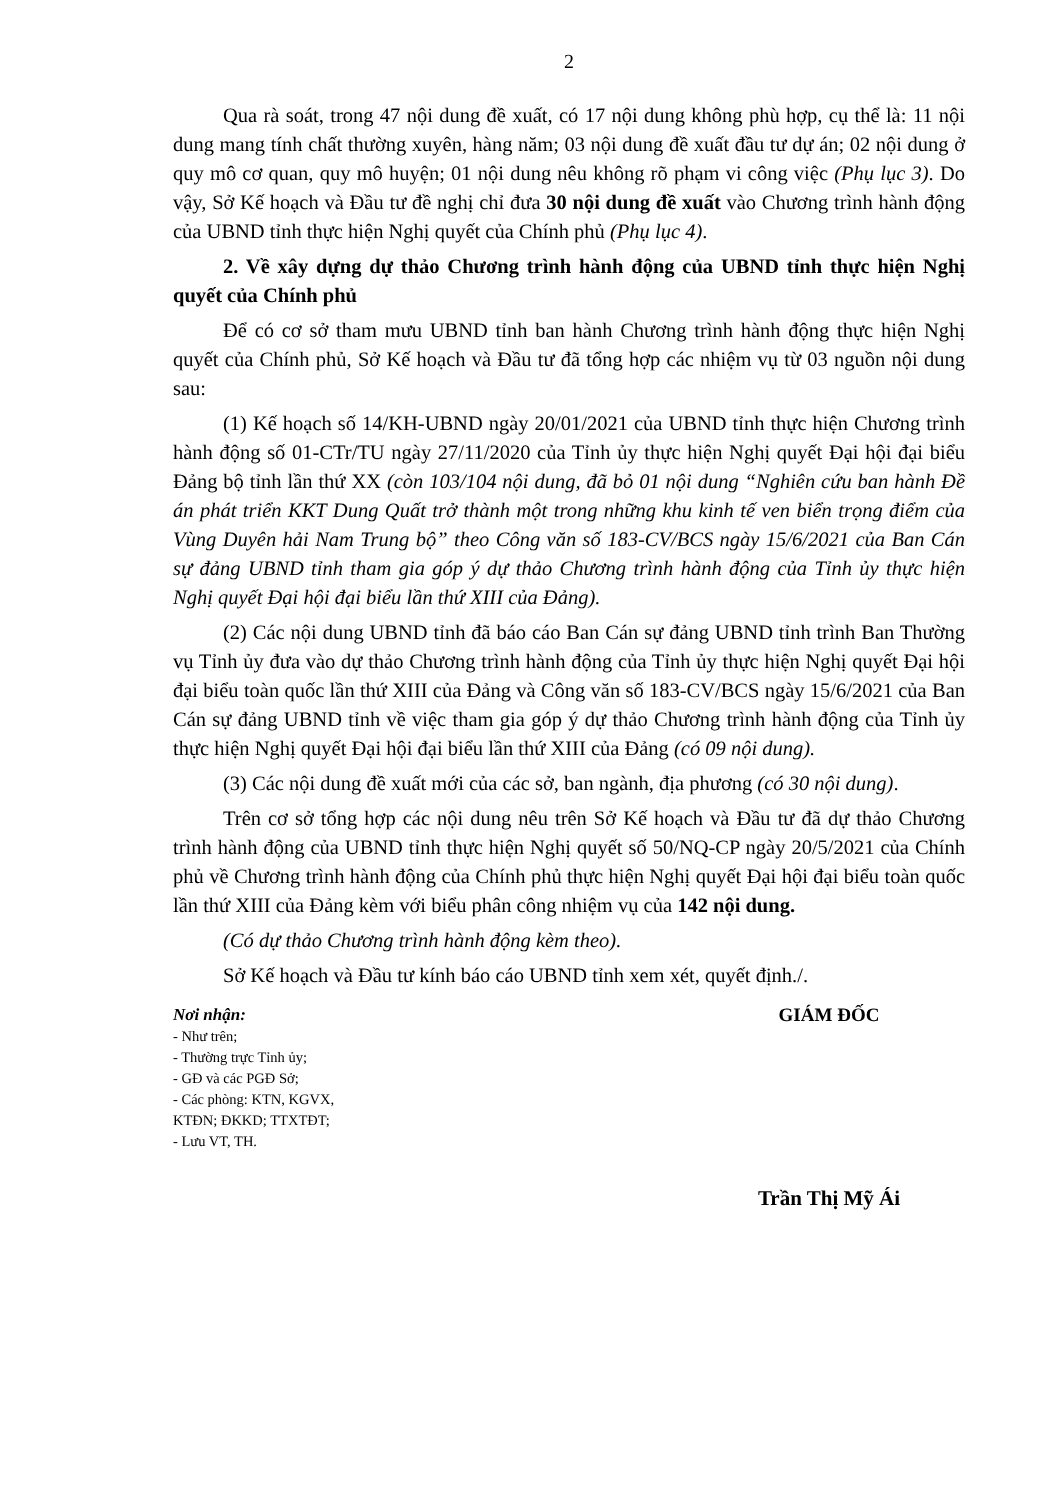2
Qua rà soát, trong 47 nội dung đề xuất, có 17 nội dung không phù hợp, cụ thể là: 11 nội dung mang tính chất thường xuyên, hàng năm; 03 nội dung đề xuất đầu tư dự án; 02 nội dung ở quy mô cơ quan, quy mô huyện; 01 nội dung nêu không rõ phạm vi công việc (Phụ lục 3). Do vậy, Sở Kế hoạch và Đầu tư đề nghị chỉ đưa 30 nội dung đề xuất vào Chương trình hành động của UBND tỉnh thực hiện Nghị quyết của Chính phủ (Phụ lục 4).
2. Về xây dựng dự thảo Chương trình hành động của UBND tỉnh thực hiện Nghị quyết của Chính phủ
Để có cơ sở tham mưu UBND tỉnh ban hành Chương trình hành động thực hiện Nghị quyết của Chính phủ, Sở Kế hoạch và Đầu tư đã tổng hợp các nhiệm vụ từ 03 nguồn nội dung sau:
(1) Kế hoạch số 14/KH-UBND ngày 20/01/2021 của UBND tỉnh thực hiện Chương trình hành động số 01-CTr/TU ngày 27/11/2020 của Tỉnh ủy thực hiện Nghị quyết Đại hội đại biểu Đảng bộ tỉnh lần thứ XX (còn 103/104 nội dung, đã bỏ 01 nội dung “Nghiên cứu ban hành Đề án phát triển KKT Dung Quất trở thành một trong những khu kinh tế ven biển trọng điểm của Vùng Duyên hải Nam Trung bộ” theo Công văn số 183-CV/BCS ngày 15/6/2021 của Ban Cán sự đảng UBND tỉnh tham gia góp ý dự thảo Chương trình hành động của Tỉnh ủy thực hiện Nghị quyết Đại hội đại biểu lần thứ XIII của Đảng).
(2) Các nội dung UBND tỉnh đã báo cáo Ban Cán sự đảng UBND tỉnh trình Ban Thường vụ Tỉnh ủy đưa vào dự thảo Chương trình hành động của Tỉnh ủy thực hiện Nghị quyết Đại hội đại biểu toàn quốc lần thứ XIII của Đảng và Công văn số 183-CV/BCS ngày 15/6/2021 của Ban Cán sự đảng UBND tỉnh về việc tham gia góp ý dự thảo Chương trình hành động của Tỉnh ủy thực hiện Nghị quyết Đại hội đại biểu lần thứ XIII của Đảng (có 09 nội dung).
(3) Các nội dung đề xuất mới của các sở, ban ngành, địa phương (có 30 nội dung).
Trên cơ sở tổng hợp các nội dung nêu trên Sở Kế hoạch và Đầu tư đã dự thảo Chương trình hành động của UBND tỉnh thực hiện Nghị quyết số 50/NQ-CP ngày 20/5/2021 của Chính phủ về Chương trình hành động của Chính phủ thực hiện Nghị quyết Đại hội đại biểu toàn quốc lần thứ XIII của Đảng kèm với biểu phân công nhiệm vụ của 142 nội dung.
(Có dự thảo Chương trình hành động kèm theo).
Sở Kế hoạch và Đầu tư kính báo cáo UBND tỉnh xem xét, quyết định./.
Nơi nhận:
- Như trên;
- Thường trực Tỉnh ủy;
- GĐ và các PGĐ Sở;
- Các phòng: KTN, KGVX,
KTĐN; ĐKKD; TTXTĐT;
- Lưu VT, TH.
GIÁM ĐỐC
Trần Thị Mỹ Ái